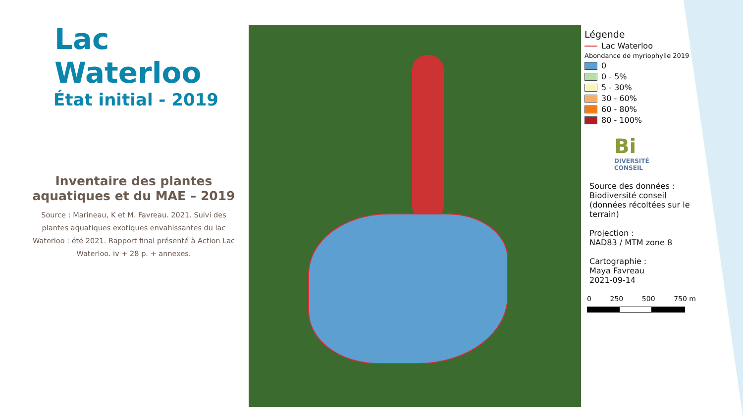Lac Waterloo
État initial - 2019
Inventaire des plantes aquatiques et du MAE – 2019
Source : Marineau, K et M. Favreau. 2021. Suivi des plantes aquatiques exotiques envahissantes du lac Waterloo : été 2021. Rapport final présenté à Action Lac Waterloo. iv + 28 p. + annexes.
Légende
Lac Waterloo
Abondance de myriophylle 2019
0
0 - 5%
5 - 30%
30 - 60%
60 - 80%
80 - 100%
Bi
DIVERSITÉ
CONSEIL
Source des données :
Biodiversité conseil
(données récoltées sur le terrain)
Projection :
NAD83 / MTM zone 8
Cartographie :
Maya Favreau
2021-09-14
0 250 500 750 m